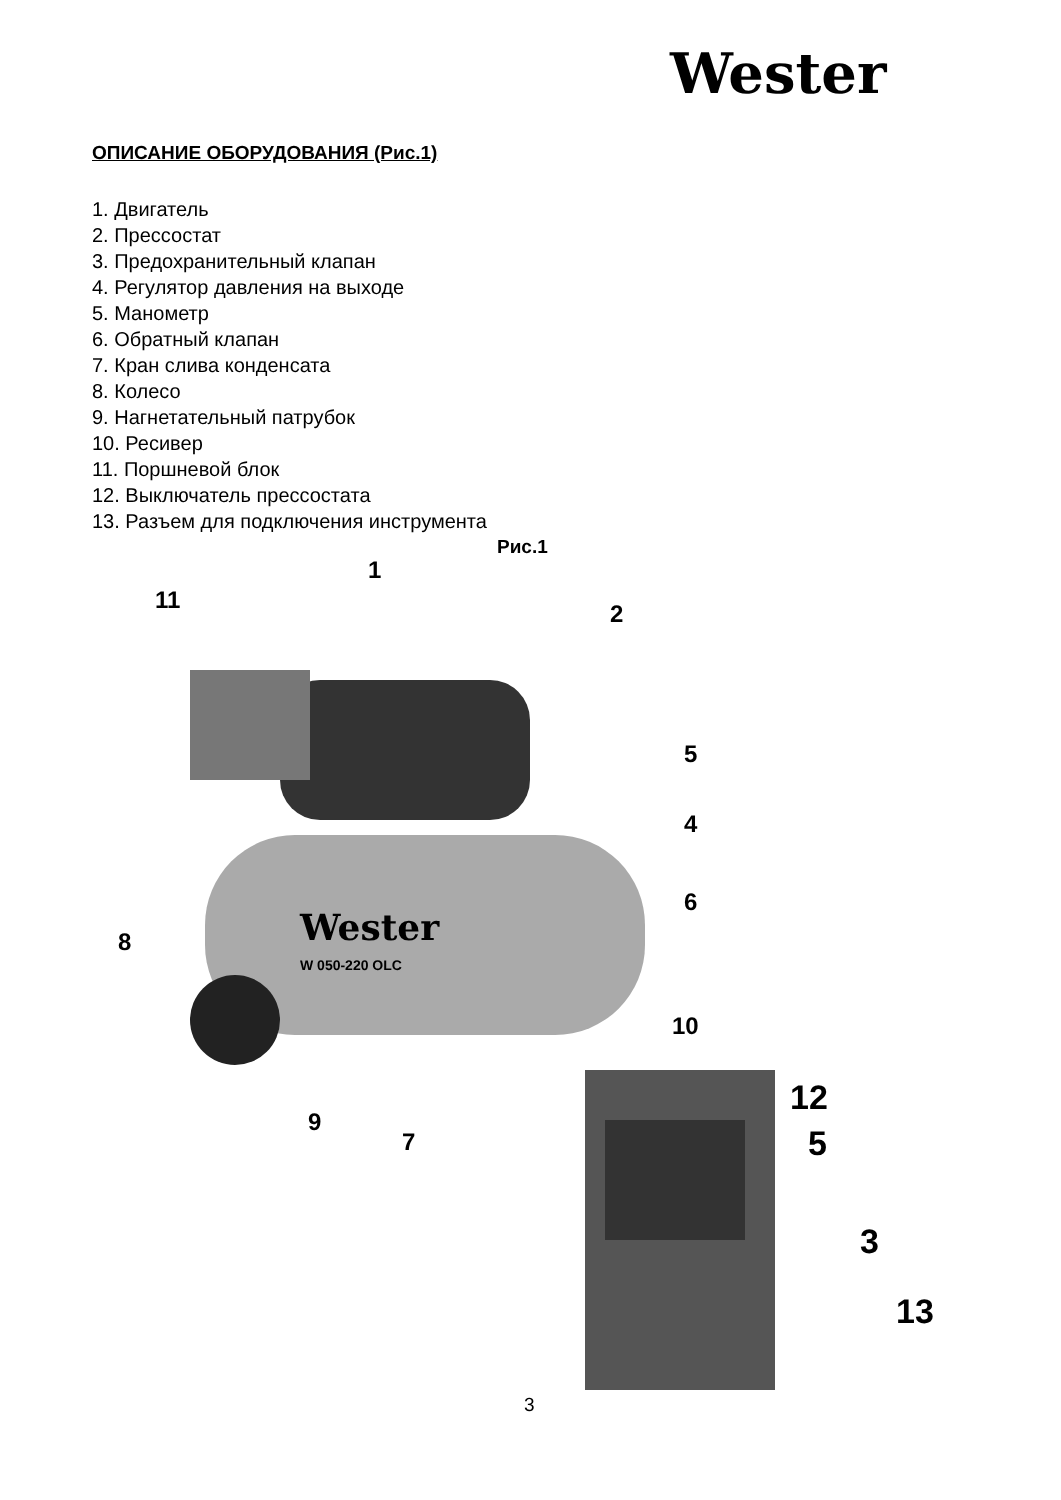Wester
ОПИСАНИЕ ОБОРУДОВАНИЯ (Рис.1)
1. Двигатель
2. Прессостат
3. Предохранительный клапан
4. Регулятор давления на выходе
5. Манометр
6. Обратный клапан
7. Кран слива конденсата
8. Колесо
9. Нагнетательный патрубок
10. Ресивер
11. Поршневой блок
12. Выключатель прессостата
13. Разъем для подключения инструмента
Рис.1
Wester
W 050-220 OLC
1
11 2
5
4
6
8
10
9
7
12
5
3
13
3